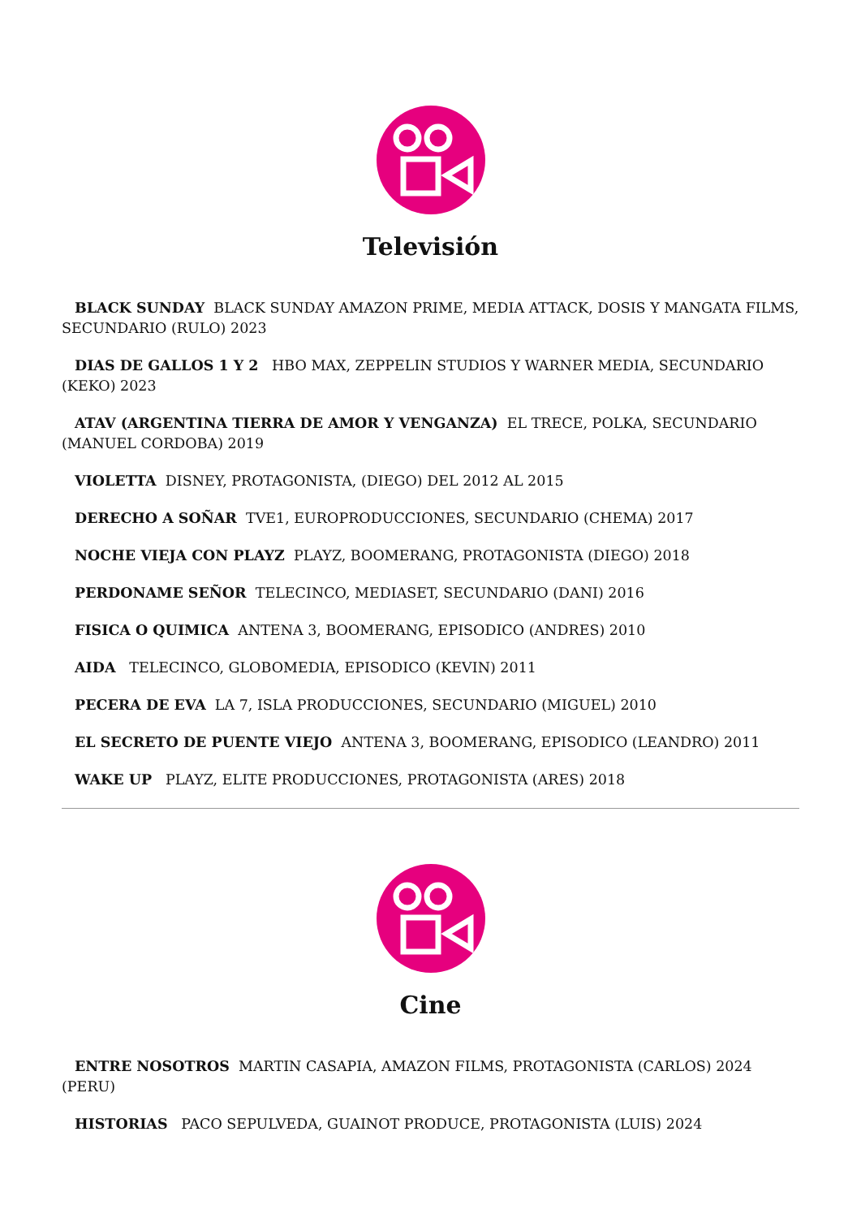Televisión
BLACK SUNDAY BLACK SUNDAY AMAZON PRIME, MEDIA ATTACK, DOSIS Y MANGATA FILMS, SECUNDARIO (RULO) 2023
DIAS DE GALLOS 1 Y 2 HBO MAX, ZEPPELIN STUDIOS Y WARNER MEDIA, SECUNDARIO (KEKO) 2023
ATAV (ARGENTINA TIERRA DE AMOR Y VENGANZA) EL TRECE, POLKA, SECUNDARIO (MANUEL CORDOBA) 2019
VIOLETTA DISNEY, PROTAGONISTA, (DIEGO) DEL 2012 AL 2015
DERECHO A SOÑAR TVE1, EUROPRODUCCIONES, SECUNDARIO (CHEMA) 2017
NOCHE VIEJA CON PLAYZ PLAYZ, BOOMERANG, PROTAGONISTA (DIEGO) 2018
PERDONAME SEÑOR TELECINCO, MEDIASET, SECUNDARIO (DANI) 2016
FISICA O QUIMICA ANTENA 3, BOOMERANG, EPISODICO (ANDRES) 2010
AIDA TELECINCO, GLOBOMEDIA, EPISODICO (KEVIN) 2011
PECERA DE EVA LA 7, ISLA PRODUCCIONES, SECUNDARIO (MIGUEL) 2010
EL SECRETO DE PUENTE VIEJO ANTENA 3, BOOMERANG, EPISODICO (LEANDRO) 2011
WAKE UP PLAYZ, ELITE PRODUCCIONES, PROTAGONISTA (ARES) 2018
Cine
ENTRE NOSOTROS MARTIN CASAPIA, AMAZON FILMS, PROTAGONISTA (CARLOS) 2024 (PERU)
HISTORIAS PACO SEPULVEDA, GUAINOT PRODUCE, PROTAGONISTA (LUIS) 2024